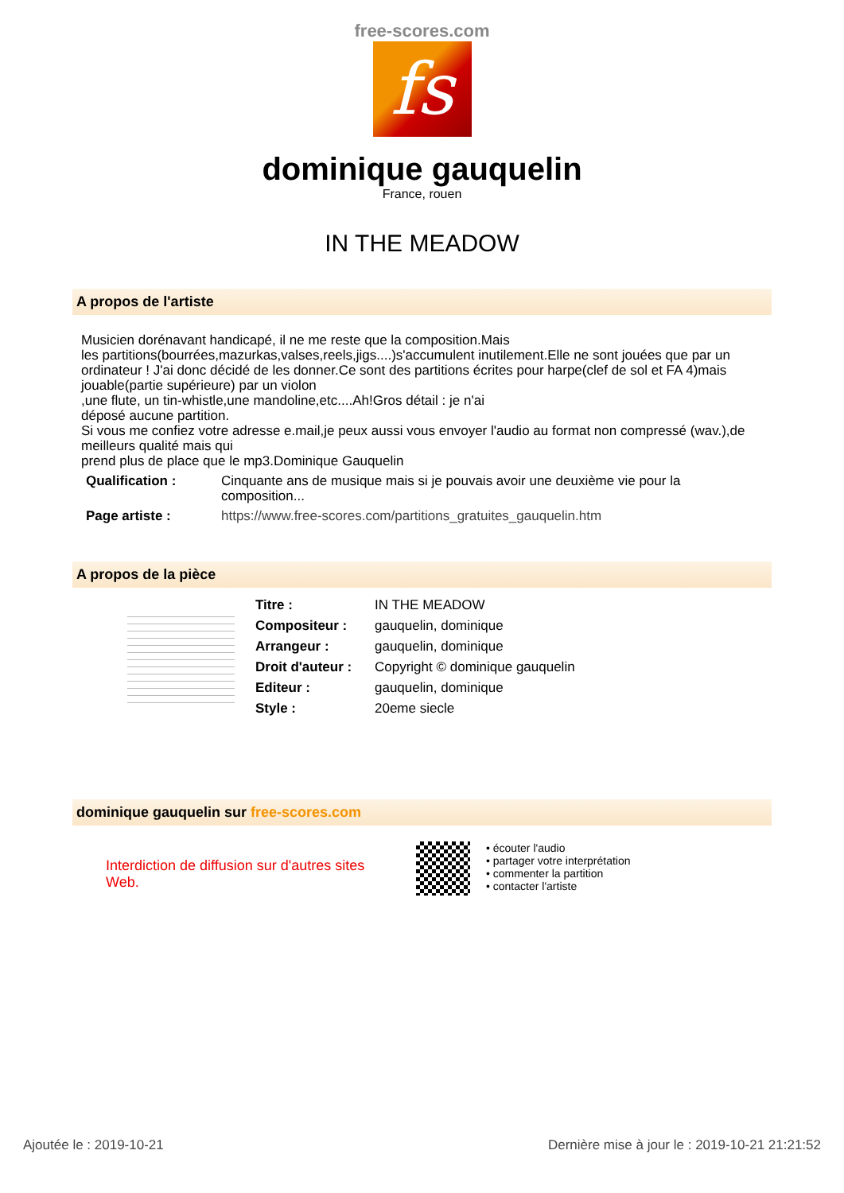free-scores.com
fs
dominique gauquelin
France, rouen
IN THE MEADOW
A propos de l'artiste
Musicien dorénavant handicapé, il ne me reste que la composition.Mais
les partitions(bourrées,mazurkas,valses,reels,jigs....)s'accumulent inutilement.Elle ne sont jouées que par un ordinateur ! J'ai donc décidé de les donner.Ce sont des partitions écrites pour harpe(clef de sol et FA 4)mais jouable(partie supérieure) par un violon
,une flute, un tin-whistle,une mandoline,etc....Ah!Gros détail : je n'ai
déposé aucune partition.
Si vous me confiez votre adresse e.mail,je peux aussi vous envoyer l'audio au format non compressé (wav.),de meilleurs qualité mais qui
prend plus de place que le mp3.Dominique Gauquelin
| Qualification : | Cinquante ans de musique mais si je pouvais avoir une deuxième vie pour la composition... |
| Page artiste : | https://www.free-scores.com/partitions_gratuites_gauquelin.htm |
A propos de la pièce
| Titre : | IN THE MEADOW |
| Compositeur : | gauquelin, dominique |
| Arrangeur : | gauquelin, dominique |
| Droit d'auteur : | Copyright © dominique gauquelin |
| Editeur : | gauquelin, dominique |
| Style : | 20eme siecle |
dominique gauquelin sur free-scores.com
Interdiction de diffusion sur d'autres sites Web.
• écouter l'audio
• partager votre interprétation
• commenter la partition
• contacter l'artiste
Ajoutée le : 2019-10-21 Dernière mise à jour le : 2019-10-21 21:21:52